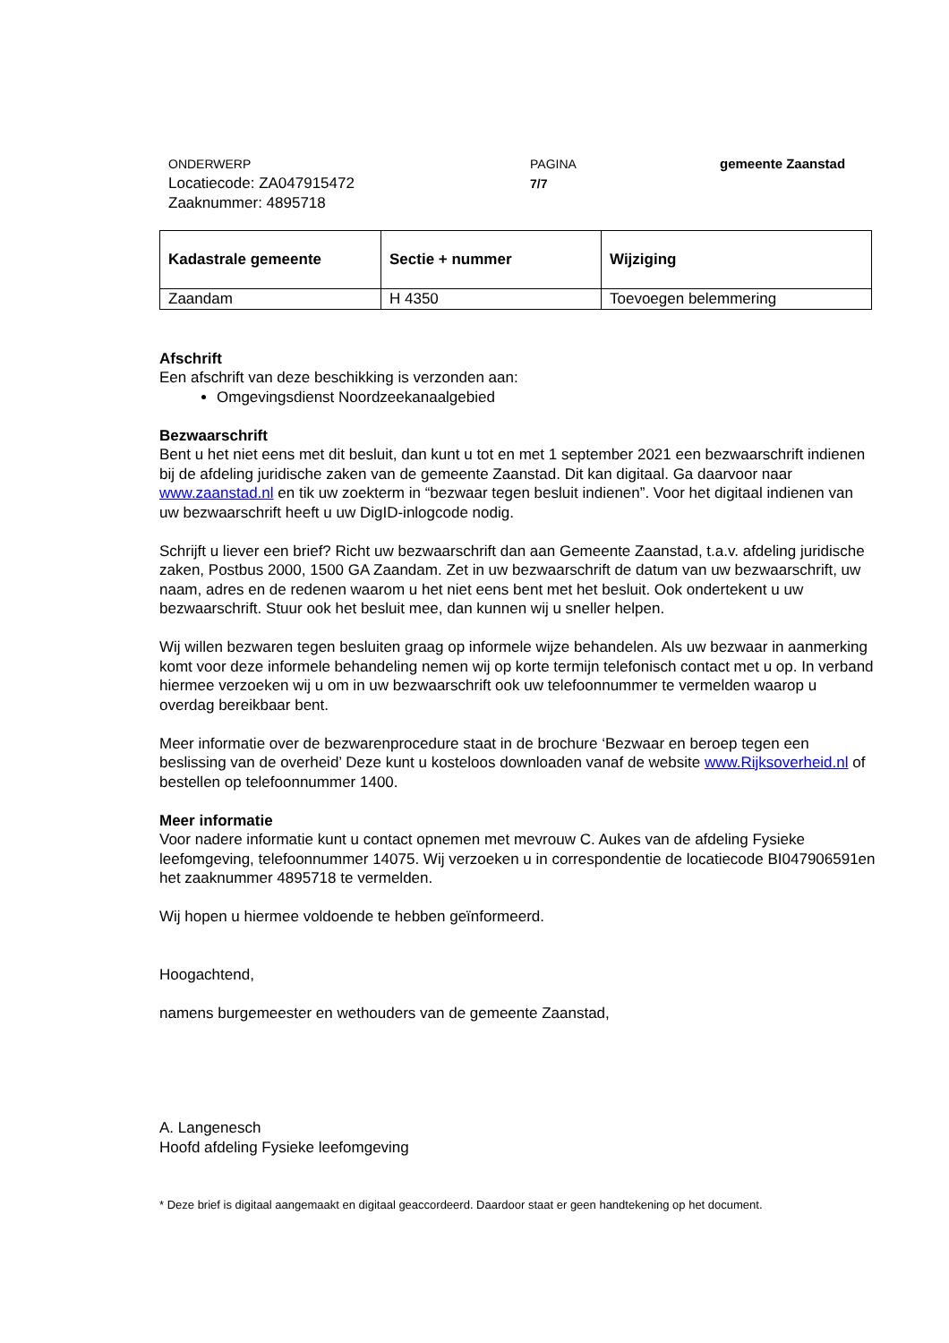ONDERWERP
Locatiecode: ZA047915472
Zaaknummer: 4895718
PAGINA
7/7
gemeente Zaanstad
| Kadastrale gemeente | Sectie + nummer | Wijziging |
| Zaandam | H 4350 | Toevoegen belemmering |
Afschrift
Een afschrift van deze beschikking is verzonden aan:
Omgevingsdienst Noordzeekanaalgebied
Bezwaarschrift
Bent u het niet eens met dit besluit, dan kunt u tot en met 1 september 2021 een bezwaarschrift indienen bij de afdeling juridische zaken van de gemeente Zaanstad. Dit kan digitaal. Ga daarvoor naar www.zaanstad.nl en tik uw zoekterm in “bezwaar tegen besluit indienen”. Voor het digitaal indienen van uw bezwaarschrift heeft u uw DigID-inlogcode nodig.
Schrijft u liever een brief? Richt uw bezwaarschrift dan aan Gemeente Zaanstad, t.a.v. afdeling juridische zaken, Postbus 2000, 1500 GA Zaandam. Zet in uw bezwaarschrift de datum van uw bezwaarschrift, uw naam, adres en de redenen waarom u het niet eens bent met het besluit. Ook ondertekent u uw bezwaarschrift. Stuur ook het besluit mee, dan kunnen wij u sneller helpen.
Wij willen bezwaren tegen besluiten graag op informele wijze behandelen. Als uw bezwaar in aanmerking komt voor deze informele behandeling nemen wij op korte termijn telefonisch contact met u op. In verband hiermee verzoeken wij u om in uw bezwaarschrift ook uw telefoonnummer te vermelden waarop u overdag bereikbaar bent.
Meer informatie over de bezwarenprocedure staat in de brochure ‘Bezwaar en beroep tegen een beslissing van de overheid’ Deze kunt u kosteloos downloaden vanaf de website www.Rijksoverheid.nl of bestellen op telefoonnummer 1400.
Meer informatie
Voor nadere informatie kunt u contact opnemen met mevrouw C. Aukes van de afdeling Fysieke leefomgeving, telefoonnummer 14075. Wij verzoeken u in correspondentie de locatiecode BI047906591en het zaaknummer 4895718 te vermelden.
Wij hopen u hiermee voldoende te hebben geïnformeerd.
Hoogachtend,
namens burgemeester en wethouders van de gemeente Zaanstad,
A. Langenesch
Hoofd afdeling Fysieke leefomgeving
* Deze brief is digitaal aangemaakt en digitaal geaccordeerd. Daardoor staat er geen handtekening op het document.